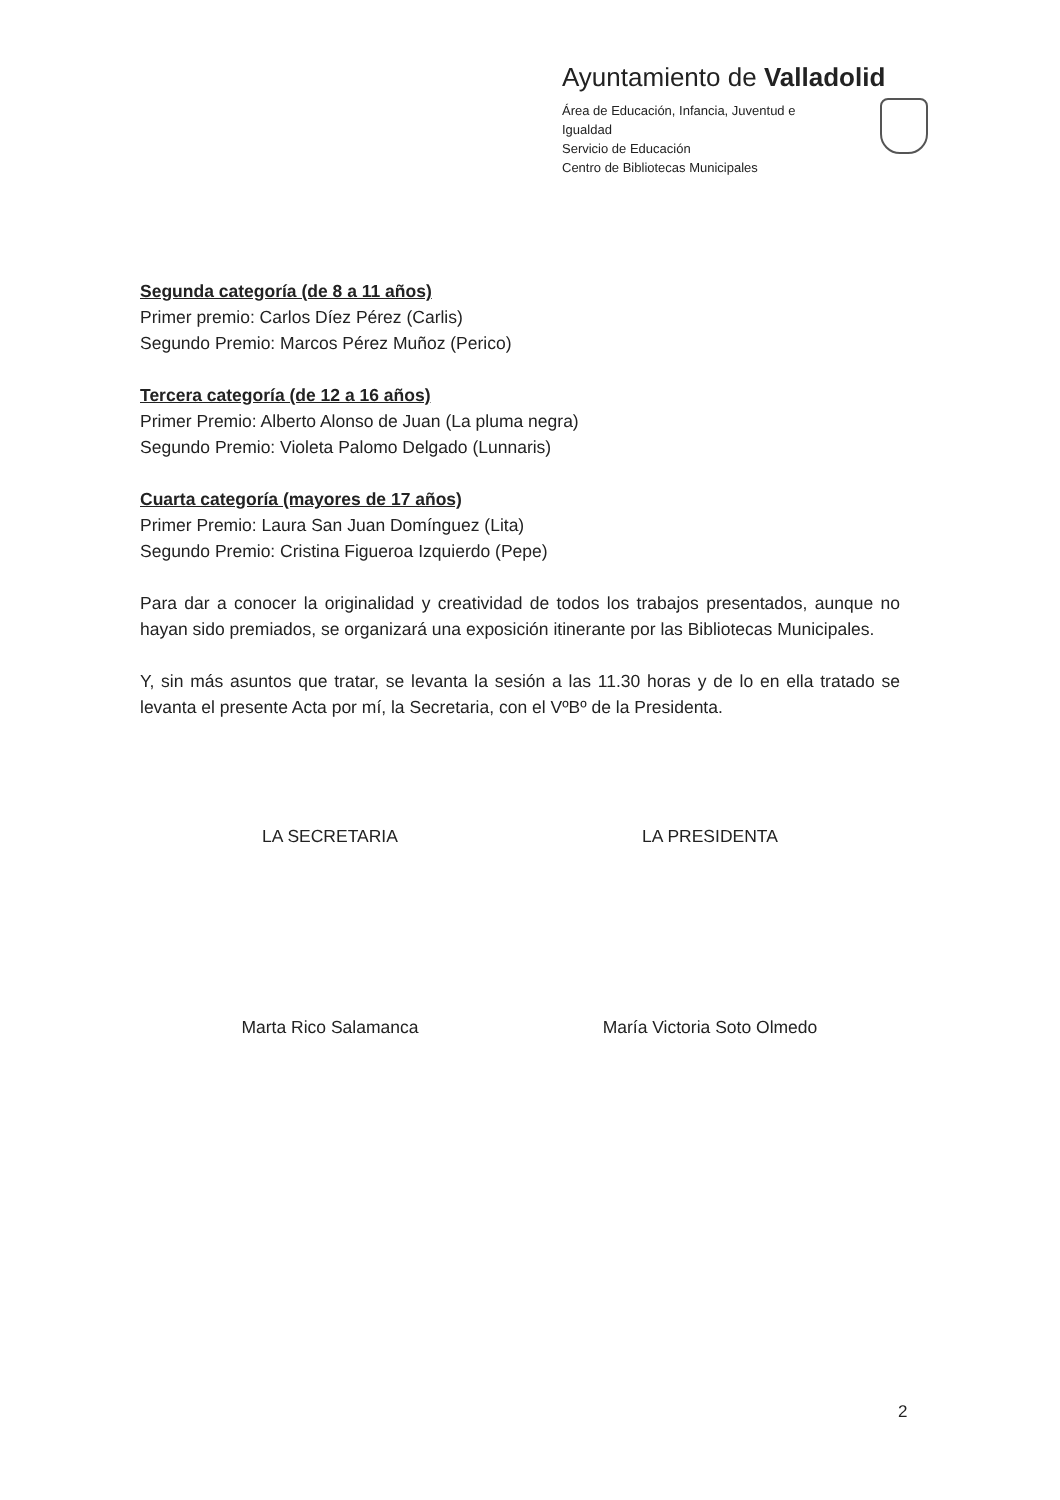Ayuntamiento de Valladolid
Área de Educación, Infancia, Juventud e
Igualdad
Servicio de Educación
Centro de Bibliotecas Municipales
Segunda categoría (de 8 a 11 años)
Primer premio: Carlos Díez Pérez (Carlis)
Segundo Premio: Marcos Pérez Muñoz (Perico)
Tercera categoría (de 12 a 16 años)
Primer Premio: Alberto Alonso de Juan (La pluma negra)
Segundo Premio: Violeta Palomo Delgado (Lunnaris)
Cuarta categoría (mayores de 17 años)
Primer Premio: Laura San Juan Domínguez (Lita)
Segundo Premio: Cristina Figueroa Izquierdo (Pepe)
Para dar a conocer la originalidad y creatividad de todos los trabajos presentados, aunque no hayan sido premiados, se organizará una exposición itinerante por las Bibliotecas Municipales.
Y, sin más asuntos que tratar, se levanta la sesión a las 11.30 horas y de lo en ella tratado se levanta el presente Acta por mí, la Secretaria, con el VºBº de la Presidenta.
LA SECRETARIA
Marta Rico Salamanca
LA PRESIDENTA
María Victoria Soto Olmedo
2